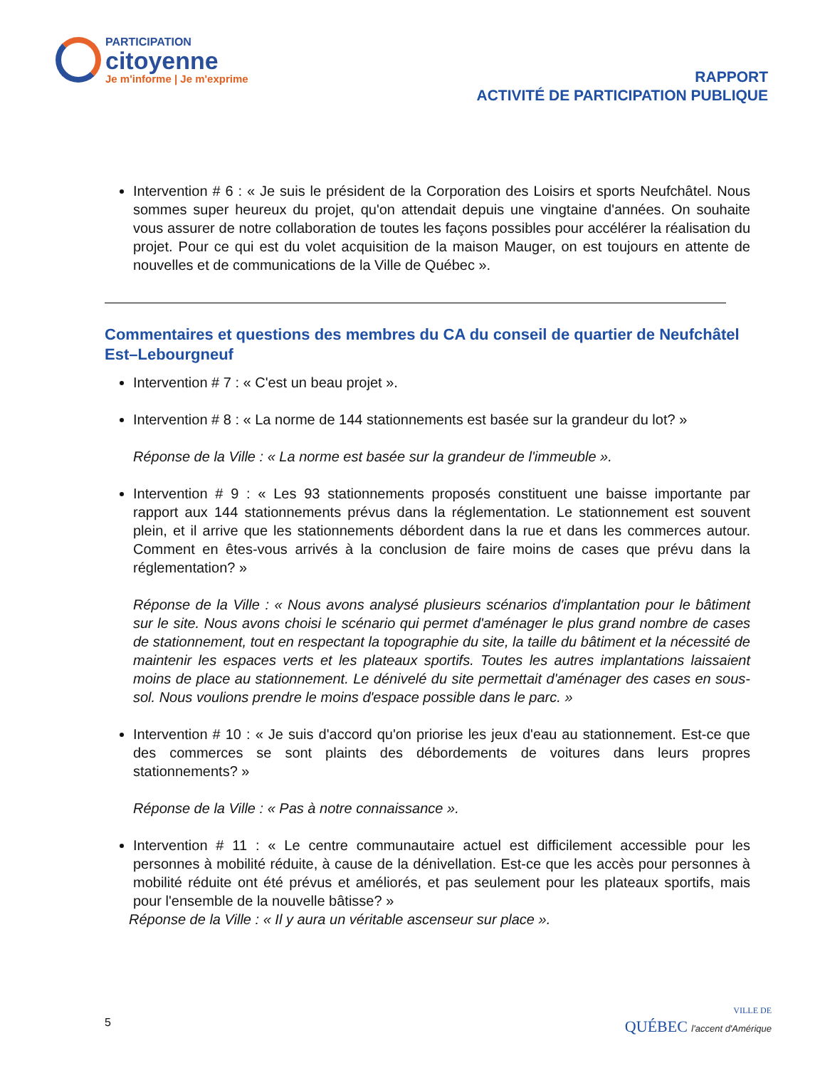PARTICIPATION
citoyenne
Je m'informe | Je m'exprime
RAPPORT
ACTIVITÉ DE PARTICIPATION PUBLIQUE
Intervention # 6 : « Je suis le président de la Corporation des Loisirs et sports Neufchâtel. Nous sommes super heureux du projet, qu'on attendait depuis une vingtaine d'années. On souhaite vous assurer de notre collaboration de toutes les façons possibles pour accélérer la réalisation du projet. Pour ce qui est du volet acquisition de la maison Mauger, on est toujours en attente de nouvelles et de communications de la Ville de Québec ».
Commentaires et questions des membres du CA du conseil de quartier de Neufchâtel Est–Lebourgneuf
Intervention # 7 : « C'est un beau projet ».
Intervention # 8 : « La norme de 144 stationnements est basée sur la grandeur du lot? »
Réponse de la Ville : « La norme est basée sur la grandeur de l'immeuble ».
Intervention # 9 : « Les 93 stationnements proposés constituent une baisse importante par rapport aux 144 stationnements prévus dans la réglementation. Le stationnement est souvent plein, et il arrive que les stationnements débordent dans la rue et dans les commerces autour. Comment en êtes-vous arrivés à la conclusion de faire moins de cases que prévu dans la réglementation? »
Réponse de la Ville : « Nous avons analysé plusieurs scénarios d'implantation pour le bâtiment sur le site. Nous avons choisi le scénario qui permet d'aménager le plus grand nombre de cases de stationnement, tout en respectant la topographie du site, la taille du bâtiment et la nécessité de maintenir les espaces verts et les plateaux sportifs. Toutes les autres implantations laissaient moins de place au stationnement. Le dénivelé du site permettait d'aménager des cases en sous-sol. Nous voulions prendre le moins d'espace possible dans le parc. »
Intervention # 10 : « Je suis d'accord qu'on priorise les jeux d'eau au stationnement. Est-ce que des commerces se sont plaints des débordements de voitures dans leurs propres stationnements? »
Réponse de la Ville : « Pas à notre connaissance ».
Intervention # 11 : « Le centre communautaire actuel est difficilement accessible pour les personnes à mobilité réduite, à cause de la dénivellation. Est-ce que les accès pour personnes à mobilité réduite ont été prévus et améliorés, et pas seulement pour les plateaux sportifs, mais pour l'ensemble de la nouvelle bâtisse? »
Réponse de la Ville : « Il y aura un véritable ascenseur sur place ».
5
VILLE DE
QUÉBEC l'accent d'Amérique